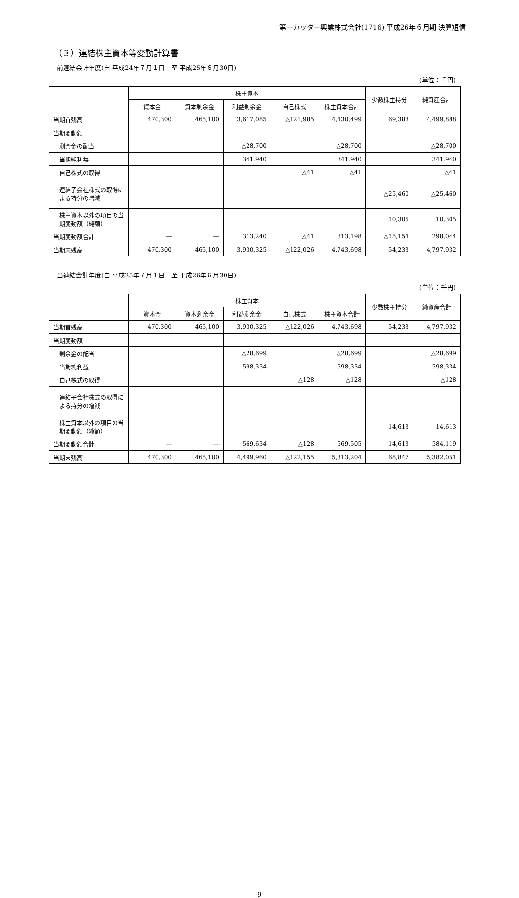第一カッター興業株式会社(1716) 平成26年６月期 決算短信
（３）連結株主資本等変動計算書
前連結会計年度(自 平成24年７月１日　至 平成25年６月30日)
(単位：千円)
| | 株主資本 | | | | | 少数株主持分 | 純資産合計 |
| --- | --- | --- | --- | --- | --- | --- | --- |
| | 資本金 | 資本剰余金 | 利益剰余金 | 自己株式 | 株主資本合計 | | |
| 当期首残高 | 470,300 | 465,100 | 3,617,085 | △121,985 | 4,430,499 | 69,388 | 4,499,888 |
| 当期変動額 | | | | | | | |
| 剰余金の配当 | | | △28,700 | | △28,700 | | △28,700 |
| 当期純利益 | | | 341,940 | | 341,940 | | 341,940 |
| 自己株式の取得 | | | | △41 | △41 | | △41 |
| 連結子会社株式の取得による持分の増減 | | | | | | △25,460 | △25,460 |
| 株主資本以外の項目の当期変動額（純額） | | | | | | 10,305 | 10,305 |
| 当期変動額合計 | ― | ― | 313,240 | △41 | 313,198 | △15,154 | 298,044 |
| 当期末残高 | 470,300 | 465,100 | 3,930,325 | △122,026 | 4,743,698 | 54,233 | 4,797,932 |
当連結会計年度(自 平成25年７月１日　至 平成26年６月30日)
(単位：千円)
| | 株主資本 | | | | | 少数株主持分 | 純資産合計 |
| --- | --- | --- | --- | --- | --- | --- | --- |
| | 資本金 | 資本剰余金 | 利益剰余金 | 自己株式 | 株主資本合計 | | |
| 当期首残高 | 470,300 | 465,100 | 3,930,325 | △122,026 | 4,743,698 | 54,233 | 4,797,932 |
| 当期変動額 | | | | | | | |
| 剰余金の配当 | | | △28,699 | | △28,699 | | △28,699 |
| 当期純利益 | | | 598,334 | | 598,334 | | 598,334 |
| 自己株式の取得 | | | | △128 | △128 | | △128 |
| 連結子会社株式の取得による持分の増減 | | | | | | | |
| 株主資本以外の項目の当期変動額（純額） | | | | | | 14,613 | 14,613 |
| 当期変動額合計 | ― | ― | 569,634 | △128 | 569,505 | 14,613 | 584,119 |
| 当期末残高 | 470,300 | 465,100 | 4,499,960 | △122,155 | 5,313,204 | 68,847 | 5,382,051 |
9